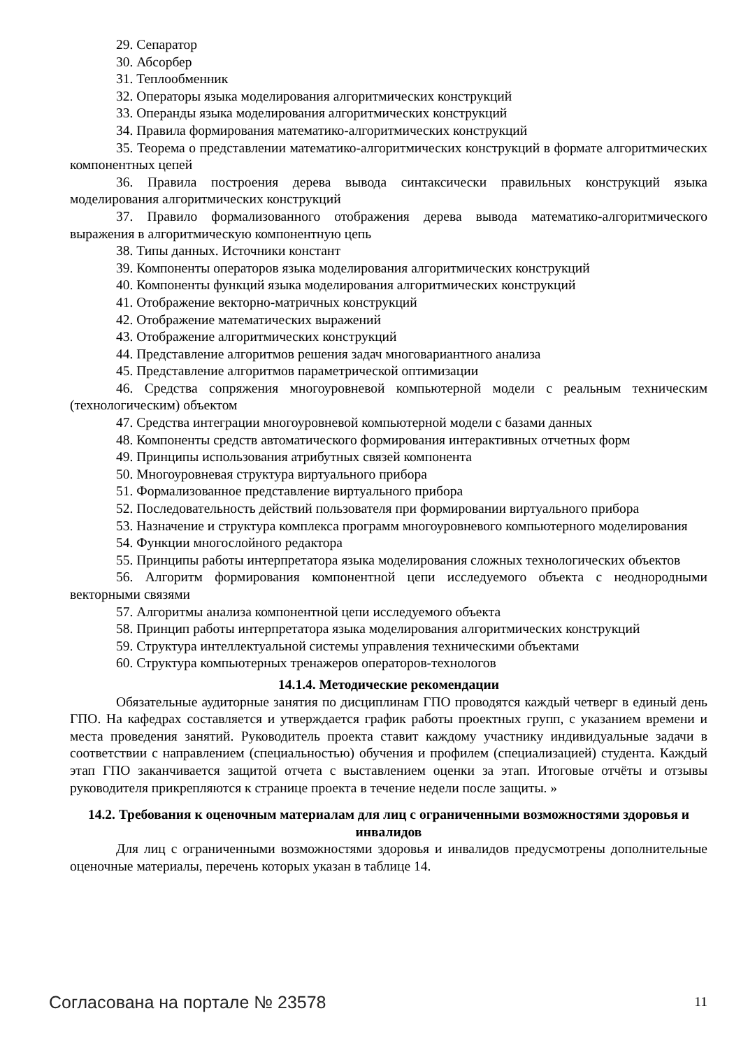29. Сепаратор
30. Абсорбер
31. Теплообменник
32. Операторы языка моделирования алгоритмических конструкций
33. Операнды языка моделирования алгоритмических конструкций
34. Правила формирования математико-алгоритмических конструкций
35. Теорема о представлении математико-алгоритмических конструкций в формате алгоритмических компонентных цепей
36. Правила построения дерева вывода синтаксически правильных конструкций языка моделирования алгоритмических конструкций
37. Правило формализованного отображения дерева вывода математико-алгоритмического выражения в алгоритмическую компонентную цепь
38. Типы данных. Источники констант
39. Компоненты операторов языка моделирования алгоритмических конструкций
40. Компоненты функций языка моделирования алгоритмических конструкций
41. Отображение векторно-матричных конструкций
42. Отображение математических выражений
43. Отображение алгоритмических конструкций
44. Представление алгоритмов решения задач многовариантного анализа
45. Представление алгоритмов параметрической оптимизации
46. Средства сопряжения многоуровневой компьютерной модели с реальным техническим (технологическим) объектом
47. Средства интеграции многоуровневой компьютерной модели с базами данных
48. Компоненты средств автоматического формирования интерактивных отчетных форм
49. Принципы использования атрибутных связей компонента
50. Многоуровневая структура виртуального прибора
51. Формализованное представление виртуального прибора
52. Последовательность действий пользователя при формировании виртуального прибора
53. Назначение и структура комплекса программ многоуровневого компьютерного моделирования
54. Функции многослойного редактора
55. Принципы работы интерпретатора языка моделирования сложных технологических объектов
56. Алгоритм формирования компонентной цепи исследуемого объекта с неоднородными векторными связями
57. Алгоритмы анализа компонентной цепи исследуемого объекта
58. Принцип работы интерпретатора языка моделирования алгоритмических конструкций
59. Структура интеллектуальной системы управления техническими объектами
60. Структура компьютерных тренажеров операторов-технологов
14.1.4. Методические рекомендации
Обязательные аудиторные занятия по дисциплинам ГПО проводятся каждый четверг в единый день ГПО. На кафедрах составляется и утверждается график работы проектных групп, с указанием времени и места проведения занятий. Руководитель проекта ставит каждому участнику индивидуальные задачи в соответствии с направлением (специальностью) обучения и профилем (специализацией) студента. Каждый этап ГПО заканчивается защитой отчета с выставлением оценки за этап. Итоговые отчёты и отзывы руководителя прикрепляются к странице проекта в течение недели после защиты. »
14.2. Требования к оценочным материалам для лиц с ограниченными возможностями здоровья и инвалидов
Для лиц с ограниченными возможностями здоровья и инвалидов предусмотрены дополнительные оценочные материалы, перечень которых указан в таблице 14.
Согласована на портале № 23578 11